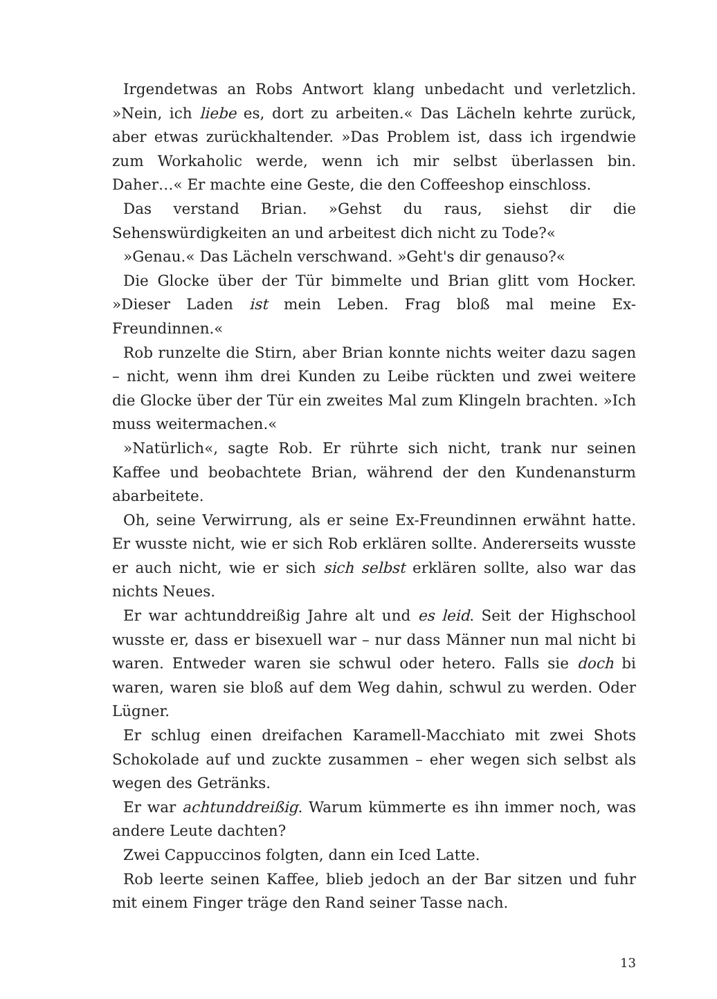Irgendetwas an Robs Antwort klang unbedacht und verletzlich. »Nein, ich liebe es, dort zu arbeiten.« Das Lächeln kehrte zurück, aber etwas zurückhaltender. »Das Problem ist, dass ich irgendwie zum Workaholic werde, wenn ich mir selbst überlassen bin. Daher…« Er machte eine Geste, die den Coffeeshop einschloss.
Das verstand Brian. »Gehst du raus, siehst dir die Sehenswürdigkeiten an und arbeitest dich nicht zu Tode?«
»Genau.« Das Lächeln verschwand. »Geht's dir genauso?«
Die Glocke über der Tür bimmelte und Brian glitt vom Hocker. »Dieser Laden ist mein Leben. Frag bloß mal meine Ex-Freundinnen.«
Rob runzelte die Stirn, aber Brian konnte nichts weiter dazu sagen – nicht, wenn ihm drei Kunden zu Leibe rückten und zwei weitere die Glocke über der Tür ein zweites Mal zum Klingeln brachten. »Ich muss weitermachen.«
»Natürlich«, sagte Rob. Er rührte sich nicht, trank nur seinen Kaffee und beobachtete Brian, während der den Kundenansturm abarbeitete.
Oh, seine Verwirrung, als er seine Ex-Freundinnen erwähnt hatte. Er wusste nicht, wie er sich Rob erklären sollte. Andererseits wusste er auch nicht, wie er sich sich selbst erklären sollte, also war das nichts Neues.
Er war achtunddreißig Jahre alt und es leid. Seit der Highschool wusste er, dass er bisexuell war – nur dass Männer nun mal nicht bi waren. Entweder waren sie schwul oder hetero. Falls sie doch bi waren, waren sie bloß auf dem Weg dahin, schwul zu werden. Oder Lügner.
Er schlug einen dreifachen Karamell-Macchiato mit zwei Shots Schokolade auf und zuckte zusammen – eher wegen sich selbst als wegen des Getränks.
Er war achtunddreißig. Warum kümmerte es ihn immer noch, was andere Leute dachten?
Zwei Cappuccinos folgten, dann ein Iced Latte.
Rob leerte seinen Kaffee, blieb jedoch an der Bar sitzen und fuhr mit einem Finger träge den Rand seiner Tasse nach.
13